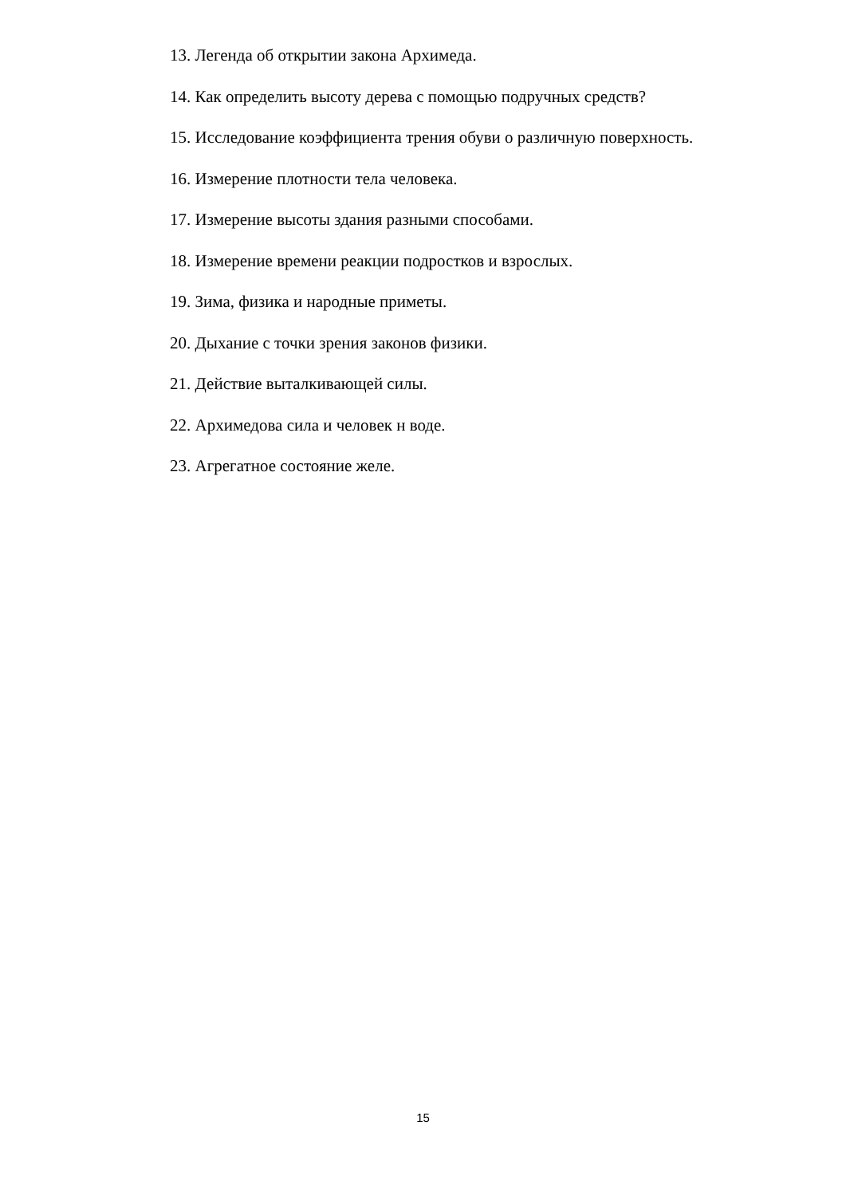13. Легенда об открытии закона Архимеда.
14. Как определить высоту дерева с помощью подручных средств?
15. Исследование коэффициента трения обуви о различную поверхность.
16. Измерение плотности тела человека.
17. Измерение высоты здания разными способами.
18. Измерение времени реакции подростков и взрослых.
19. Зима, физика и народные приметы.
20. Дыхание с точки зрения законов физики.
21. Действие выталкивающей силы.
22. Архимедова сила и человек н воде.
23. Агрегатное состояние желе.
15